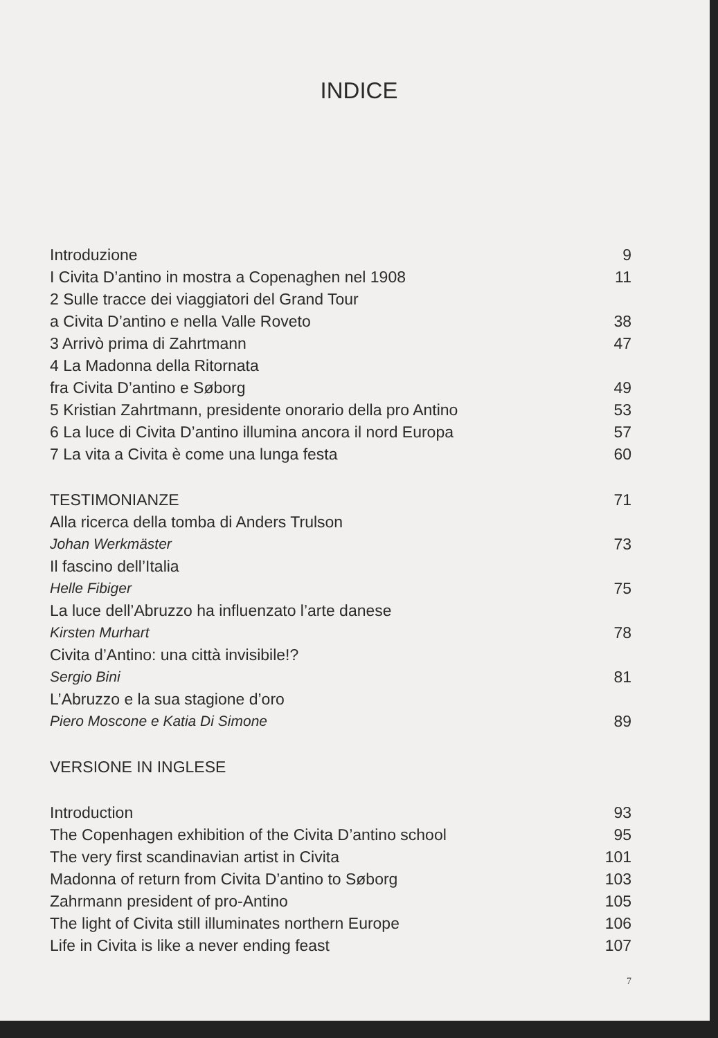INDICE
Introduzione 9
I Civita D’antino in mostra a Copenaghen nel 1908 11
2 Sulle tracce dei viaggiatori del Grand Tour
a Civita D’antino e nella Valle Roveto 38
3 Arrivò prima di Zahrtmann 47
4 La Madonna della Ritornata
fra Civita D’antino e Søborg 49
5 Kristian Zahrtmann, presidente onorario della pro Antino 53
6 La luce di Civita D’antino illumina ancora il nord Europa 57
7 La vita a Civita è come una lunga festa 60
TESTIMONIANZE 71
Alla ricerca della tomba di Anders Trulson
Johan Werkmäster 73
Il fascino dell’Italia
Helle Fibiger 75
La luce dell’Abruzzo ha influenzato l’arte danese
Kirsten Murhart 78
Civita d’Antino: una città invisibile!?
Sergio Bini 81
L’Abruzzo e la sua stagione d’oro
Piero Moscone e Katia Di Simone 89
VERSIONE IN INGLESE
Introduction 93
The Copenhagen exhibition of the Civita D’antino school 95
The very first scandinavian artist in Civita 101
Madonna of return from Civita D’antino to Søborg 103
Zahrmann president of pro-Antino 105
The light of Civita still illuminates northern Europe 106
Life in Civita is like a never ending feast 107
7